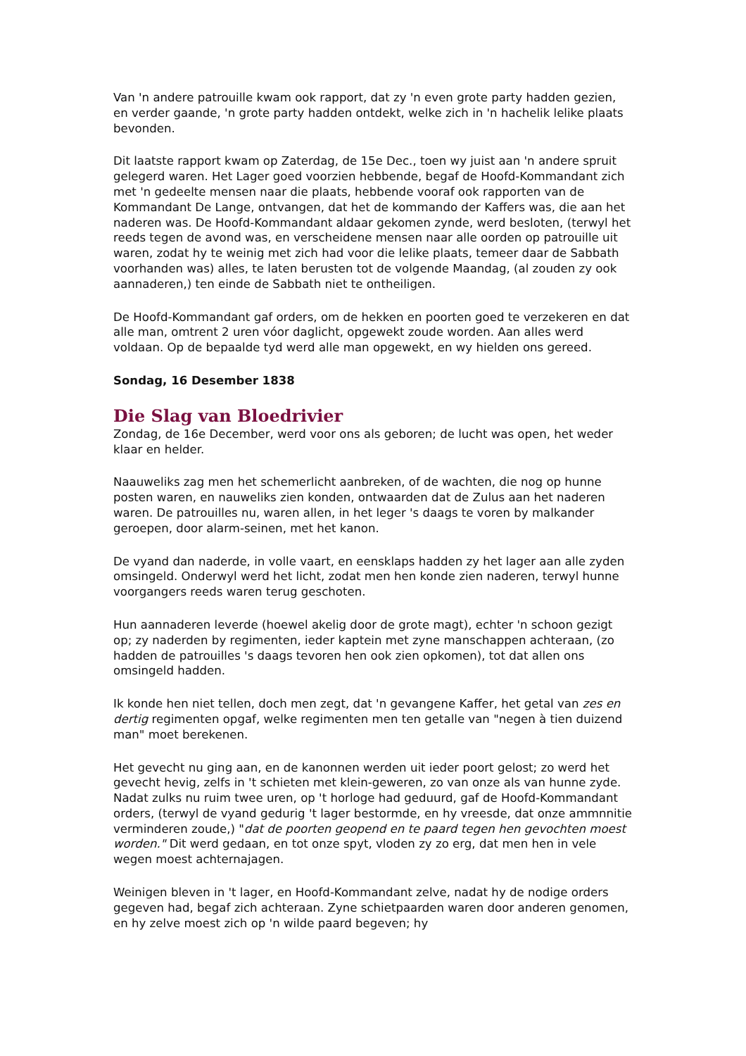Van 'n andere patrouille kwam ook rapport, dat zy 'n even grote party hadden gezien, en verder gaande, 'n grote party hadden ontdekt, welke zich in 'n hachelik lelike plaats bevonden.
Dit laatste rapport kwam op Zaterdag, de 15e Dec., toen wy juist aan 'n andere spruit gelegerd waren. Het Lager goed voorzien hebbende, begaf de Hoofd-Kommandant zich met 'n gedeelte mensen naar die plaats, hebbende vooraf ook rapporten van de Kommandant De Lange, ontvangen, dat het de kommando der Kaffers was, die aan het naderen was. De Hoofd-Kommandant aldaar gekomen zynde, werd besloten, (terwyl het reeds tegen de avond was, en verscheidene mensen naar alle oorden op patrouille uit waren, zodat hy te weinig met zich had voor die lelike plaats, temeer daar de Sabbath voorhanden was) alles, te laten berusten tot de volgende Maandag, (al zouden zy ook aannaderen,) ten einde de Sabbath niet te ontheiligen.
De Hoofd-Kommandant gaf orders, om de hekken en poorten goed te verzekeren en dat alle man, omtrent 2 uren vóor daglicht, opgewekt zoude worden. Aan alles werd voldaan. Op de bepaalde tyd werd alle man opgewekt, en wy hielden ons gereed.
Sondag, 16 Desember 1838
Die Slag van Bloedrivier
Zondag, de 16e December, werd voor ons als geboren; de lucht was open, het weder klaar en helder.
Naauweliks zag men het schemerlicht aanbreken, of de wachten, die nog op hunne posten waren, en nauweliks zien konden, ontwaarden dat de Zulus aan het naderen waren. De patrouilles nu, waren allen, in het leger 's daags te voren by malkander geroepen, door alarm-seinen, met het kanon.
De vyand dan naderde, in volle vaart, en eensklaps hadden zy het lager aan alle zyden omsingeld. Onderwyl werd het licht, zodat men hen konde zien naderen, terwyl hunne voorgangers reeds waren terug geschoten.
Hun aannaderen leverde (hoewel akelig door de grote magt), echter 'n schoon gezigt op; zy naderden by regimenten, ieder kaptein met zyne manschappen achteraan, (zo hadden de patrouilles 's daags tevoren hen ook zien opkomen), tot dat allen ons omsingeld hadden.
Ik konde hen niet tellen, doch men zegt, dat 'n gevangene Kaffer, het getal van zes en dertig regimenten opgaf, welke regimenten men ten getalle van "negen à tien duizend man" moet berekenen.
Het gevecht nu ging aan, en de kanonnen werden uit ieder poort gelost; zo werd het gevecht hevig, zelfs in 't schieten met klein-geweren, zo van onze als van hunne zyde. Nadat zulks nu ruim twee uren, op 't horloge had geduurd, gaf de Hoofd-Kommandant orders, (terwyl de vyand gedurig 't lager bestormde, en hy vreesde, dat onze ammnnitie verminderen zoude,) "dat de poorten geopend en te paard tegen hen gevochten moest worden." Dit werd gedaan, en tot onze spyt, vloden zy zo erg, dat men hen in vele wegen moest achternajagen.
Weinigen bleven in 't lager, en Hoofd-Kommandant zelve, nadat hy de nodige orders gegeven had, begaf zich achteraan. Zyne schietpaarden waren door anderen genomen, en hy zelve moest zich op 'n wilde paard begeven; hy